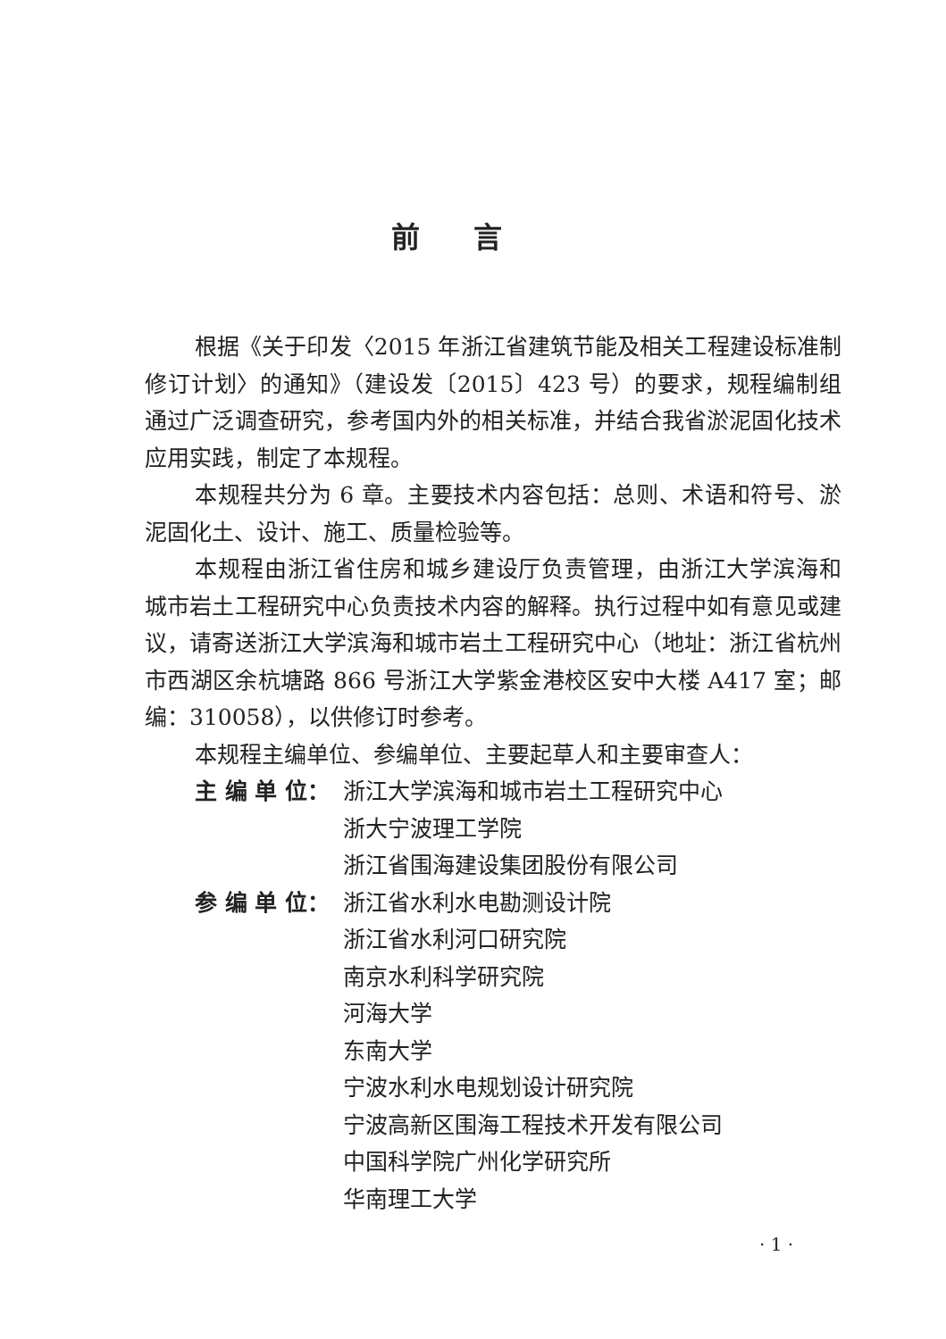前言
根据《关于印发〈2015 年浙江省建筑节能及相关工程建设标准制修订计划〉的通知》（建设发〔2015〕423 号）的要求，规程编制组通过广泛调查研究，参考国内外的相关标准，并结合我省淤泥固化技术应用实践，制定了本规程。
本规程共分为 6 章。主要技术内容包括：总则、术语和符号、淤泥固化土、设计、施工、质量检验等。
本规程由浙江省住房和城乡建设厅负责管理，由浙江大学滨海和城市岩土工程研究中心负责技术内容的解释。执行过程中如有意见或建议，请寄送浙江大学滨海和城市岩土工程研究中心（地址：浙江省杭州市西湖区余杭塘路 866 号浙江大学紫金港校区安中大楼 A417 室；邮编：310058），以供修订时参考。
本规程主编单位、参编单位、主要起草人和主要审查人：
主 编 单 位： 浙江大学滨海和城市岩土工程研究中心
浙大宁波理工学院
浙江省围海建设集团股份有限公司
参 编 单 位： 浙江省水利水电勘测设计院
浙江省水利河口研究院
南京水利科学研究院
河海大学
东南大学
宁波水利水电规划设计研究院
宁波高新区围海工程技术开发有限公司
中国科学院广州化学研究所
华南理工大学
· 1 ·